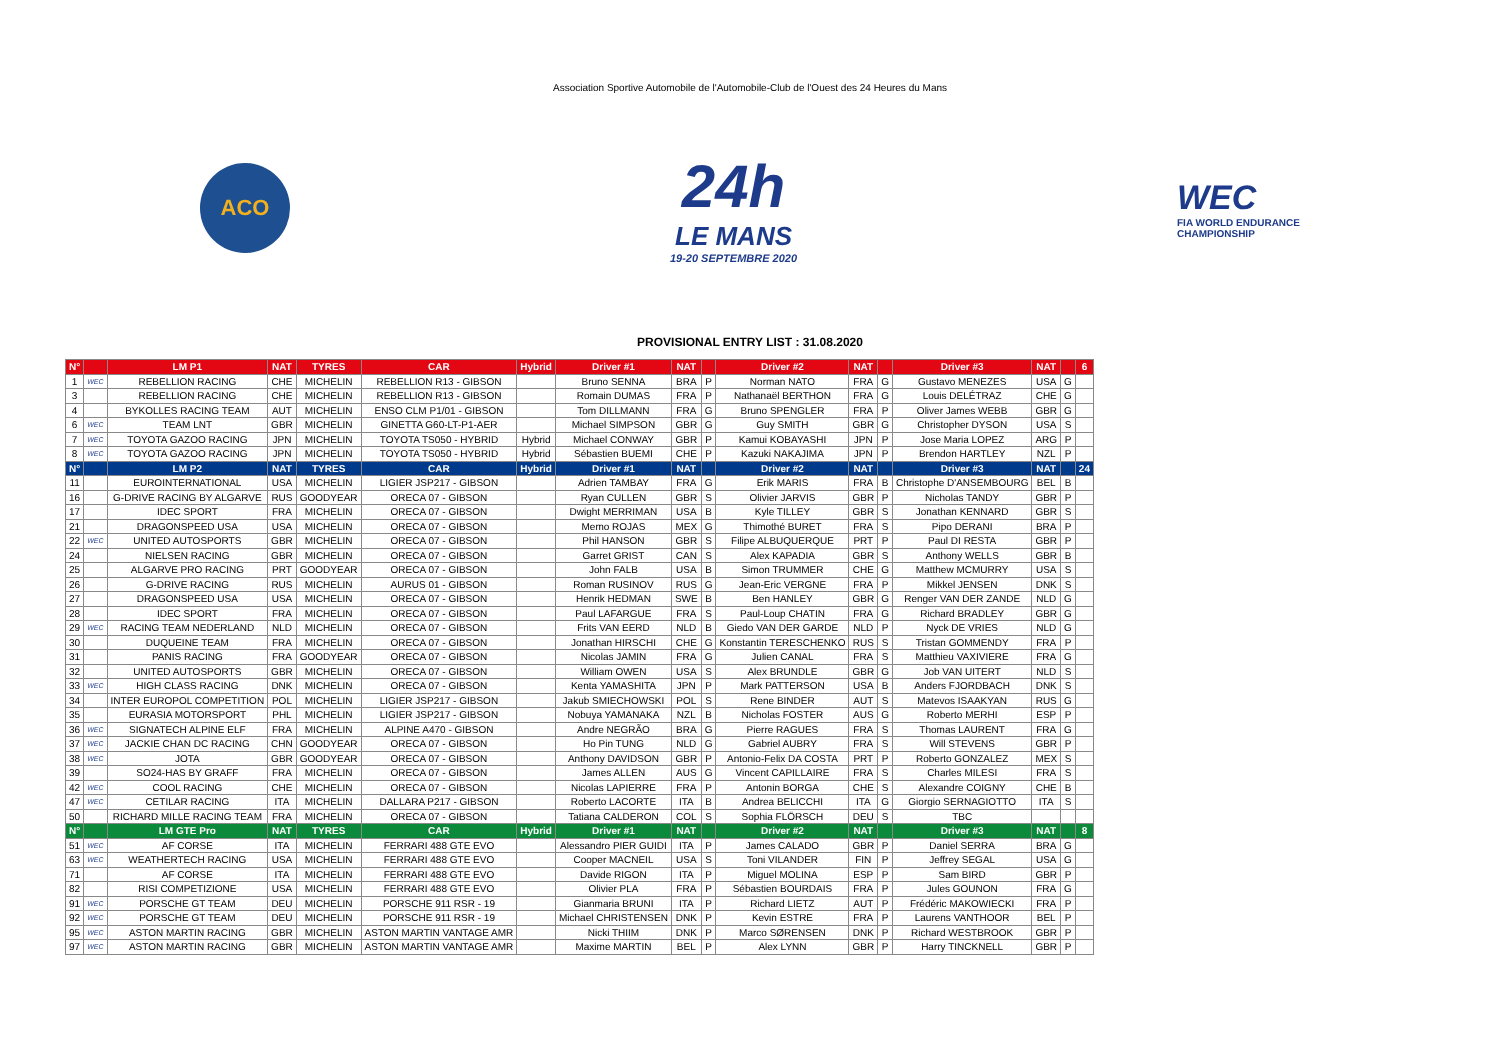Association Sportive Automobile de l'Automobile-Club de l'Ouest des 24 Heures du Mans
ACO
24h
LE MANS
19-20 SEPTEMBRE 2020
WEC
FIA WORLD ENDURANCE
CHAMPIONSHIP
PROVISIONAL ENTRY LIST : 31.08.2020
| N° | | LM P1 | NAT | TYRES | CAR | Hybrid | Driver #1 | NAT | | Driver #2 | NAT | | Driver #3 | NAT | | 6 |
| --- | --- | --- | --- | --- | --- | --- | --- | --- | --- | --- | --- | --- | --- | --- | --- | --- |
| 1 | WEC | REBELLION RACING | CHE | MICHELIN | REBELLION R13 - GIBSON | | Bruno SENNA | BRA | P | Norman NATO | FRA | G | Gustavo MENEZES | USA | G | |
| 3 | | REBELLION RACING | CHE | MICHELIN | REBELLION R13 - GIBSON | | Romain DUMAS | FRA | P | Nathanaël BERTHON | FRA | G | Louis DELÉTRAZ | CHE | G | |
| 4 | | BYKOLLES RACING TEAM | AUT | MICHELIN | ENSO CLM P1/01 - GIBSON | | Tom DILLMANN | FRA | G | Bruno SPENGLER | FRA | P | Oliver James WEBB | GBR | G | |
| 6 | WEC | TEAM LNT | GBR | MICHELIN | GINETTA G60-LT-P1-AER | | Michael SIMPSON | GBR | G | Guy SMITH | GBR | G | Christopher DYSON | USA | S | |
| 7 | WEC | TOYOTA GAZOO RACING | JPN | MICHELIN | TOYOTA TS050 - HYBRID | Hybrid | Michael CONWAY | GBR | P | Kamui KOBAYASHI | JPN | P | Jose Maria LOPEZ | ARG | P | |
| 8 | WEC | TOYOTA GAZOO RACING | JPN | MICHELIN | TOYOTA TS050 - HYBRID | Hybrid | Sébastien BUEMI | CHE | P | Kazuki NAKAJIMA | JPN | P | Brendon HARTLEY | NZL | P | |
| N° | | LM P2 | NAT | TYRES | CAR | Hybrid | Driver #1 | NAT | | Driver #2 | NAT | | Driver #3 | NAT | | 24 |
| 11 | | EUROINTERNATIONAL | USA | MICHELIN | LIGIER JSP217 - GIBSON | | Adrien TAMBAY | FRA | G | Erik MARIS | FRA | B | Christophe D'ANSEMBOURG | BEL | B | |
| 16 | | G-DRIVE RACING BY ALGARVE | RUS | GOODYEAR | ORECA 07 - GIBSON | | Ryan CULLEN | GBR | S | Olivier JARVIS | GBR | P | Nicholas TANDY | GBR | P | |
| 17 | | IDEC SPORT | FRA | MICHELIN | ORECA 07 - GIBSON | | Dwight MERRIMAN | USA | B | Kyle TILLEY | GBR | S | Jonathan KENNARD | GBR | S | |
| 21 | | DRAGONSPEED USA | USA | MICHELIN | ORECA 07 - GIBSON | | Memo ROJAS | MEX | G | Thimothé BURET | FRA | S | Pipo DERANI | BRA | P | |
| 22 | WEC | UNITED AUTOSPORTS | GBR | MICHELIN | ORECA 07 - GIBSON | | Phil HANSON | GBR | S | Filipe ALBUQUERQUE | PRT | P | Paul DI RESTA | GBR | P | |
| 24 | | NIELSEN RACING | GBR | MICHELIN | ORECA 07 - GIBSON | | Garret GRIST | CAN | S | Alex KAPADIA | GBR | S | Anthony WELLS | GBR | B | |
| 25 | | ALGARVE PRO RACING | PRT | GOODYEAR | ORECA 07 - GIBSON | | John FALB | USA | B | Simon TRUMMER | CHE | G | Matthew MCMURRY | USA | S | |
| 26 | | G-DRIVE RACING | RUS | MICHELIN | AURUS 01 - GIBSON | | Roman RUSINOV | RUS | G | Jean-Eric VERGNE | FRA | P | Mikkel JENSEN | DNK | S | |
| 27 | | DRAGONSPEED USA | USA | MICHELIN | ORECA 07 - GIBSON | | Henrik HEDMAN | SWE | B | Ben HANLEY | GBR | G | Renger VAN DER ZANDE | NLD | G | |
| 28 | | IDEC SPORT | FRA | MICHELIN | ORECA 07 - GIBSON | | Paul LAFARGUE | FRA | S | Paul-Loup CHATIN | FRA | G | Richard BRADLEY | GBR | G | |
| 29 | WEC | RACING TEAM NEDERLAND | NLD | MICHELIN | ORECA 07 - GIBSON | | Frits VAN EERD | NLD | B | Giedo VAN DER GARDE | NLD | P | Nyck DE VRIES | NLD | G | |
| 30 | | DUQUEINE TEAM | FRA | MICHELIN | ORECA 07 - GIBSON | | Jonathan HIRSCHI | CHE | G | Konstantin TERESCHENKO | RUS | S | Tristan GOMMENDY | FRA | P | |
| 31 | | PANIS RACING | FRA | GOODYEAR | ORECA 07 - GIBSON | | Nicolas JAMIN | FRA | G | Julien CANAL | FRA | S | Matthieu VAXIVIERE | FRA | G | |
| 32 | | UNITED AUTOSPORTS | GBR | MICHELIN | ORECA 07 - GIBSON | | William OWEN | USA | S | Alex BRUNDLE | GBR | G | Job VAN UITERT | NLD | S | |
| 33 | WEC | HIGH CLASS RACING | DNK | MICHELIN | ORECA 07 - GIBSON | | Kenta YAMASHITA | JPN | P | Mark PATTERSON | USA | B | Anders FJORDBACH | DNK | S | |
| 34 | | INTER EUROPOL COMPETITION | POL | MICHELIN | LIGIER JSP217 - GIBSON | | Jakub SMIECHOWSKI | POL | S | Rene BINDER | AUT | S | Matevos ISAAKYAN | RUS | G | |
| 35 | | EURASIA MOTORSPORT | PHL | MICHELIN | LIGIER JSP217 - GIBSON | | Nobuya YAMANAKA | NZL | B | Nicholas FOSTER | AUS | G | Roberto MERHI | ESP | P | |
| 36 | WEC | SIGNATECH ALPINE ELF | FRA | MICHELIN | ALPINE A470 - GIBSON | | Andre NEGRÃO | BRA | G | Pierre RAGUES | FRA | S | Thomas LAURENT | FRA | G | |
| 37 | WEC | JACKIE CHAN DC RACING | CHN | GOODYEAR | ORECA 07 - GIBSON | | Ho Pin TUNG | NLD | G | Gabriel AUBRY | FRA | S | Will STEVENS | GBR | P | |
| 38 | WEC | JOTA | GBR | GOODYEAR | ORECA 07 - GIBSON | | Anthony DAVIDSON | GBR | P | Antonio-Felix DA COSTA | PRT | P | Roberto GONZALEZ | MEX | S | |
| 39 | | SO24-HAS BY GRAFF | FRA | MICHELIN | ORECA 07 - GIBSON | | James ALLEN | AUS | G | Vincent CAPILLAIRE | FRA | S | Charles MILESI | FRA | S | |
| 42 | WEC | COOL RACING | CHE | MICHELIN | ORECA 07 - GIBSON | | Nicolas LAPIERRE | FRA | P | Antonin BORGA | CHE | S | Alexandre COIGNY | CHE | B | |
| 47 | WEC | CETILAR RACING | ITA | MICHELIN | DALLARA P217 - GIBSON | | Roberto LACORTE | ITA | B | Andrea BELICCHI | ITA | G | Giorgio SERNAGIOTTO | ITA | S | |
| 50 | | RICHARD MILLE RACING TEAM | FRA | MICHELIN | ORECA 07 - GIBSON | | Tatiana CALDERON | COL | S | Sophia FLÖRSCH | DEU | S | TBC | | | |
| N° | | LM GTE Pro | NAT | TYRES | CAR | Hybrid | Driver #1 | NAT | | Driver #2 | NAT | | Driver #3 | NAT | | 8 |
| 51 | WEC | AF CORSE | ITA | MICHELIN | FERRARI 488 GTE EVO | | Alessandro PIER GUIDI | ITA | P | James CALADO | GBR | P | Daniel SERRA | BRA | G | |
| 63 | WEC | WEATHERTECH RACING | USA | MICHELIN | FERRARI 488 GTE EVO | | Cooper MACNEIL | USA | S | Toni VILANDER | FIN | P | Jeffrey SEGAL | USA | G | |
| 71 | | AF CORSE | ITA | MICHELIN | FERRARI 488 GTE EVO | | Davide RIGON | ITA | P | Miguel MOLINA | ESP | P | Sam BIRD | GBR | P | |
| 82 | | RISI COMPETIZIONE | USA | MICHELIN | FERRARI 488 GTE EVO | | Olivier PLA | FRA | P | Sébastien BOURDAIS | FRA | P | Jules GOUNON | FRA | G | |
| 91 | WEC | PORSCHE GT TEAM | DEU | MICHELIN | PORSCHE 911 RSR - 19 | | Gianmaria BRUNI | ITA | P | Richard LIETZ | AUT | P | Frédéric MAKOWIECKI | FRA | P | |
| 92 | WEC | PORSCHE GT TEAM | DEU | MICHELIN | PORSCHE 911 RSR - 19 | | Michael CHRISTENSEN | DNK | P | Kevin ESTRE | FRA | P | Laurens VANTHOOR | BEL | P | |
| 95 | WEC | ASTON MARTIN RACING | GBR | MICHELIN | ASTON MARTIN VANTAGE AMR | | Nicki THIIM | DNK | P | Marco SØRENSEN | DNK | P | Richard WESTBROOK | GBR | P | |
| 97 | WEC | ASTON MARTIN RACING | GBR | MICHELIN | ASTON MARTIN VANTAGE AMR | | Maxime MARTIN | BEL | P | Alex LYNN | GBR | P | Harry TINCKNELL | GBR | P | |